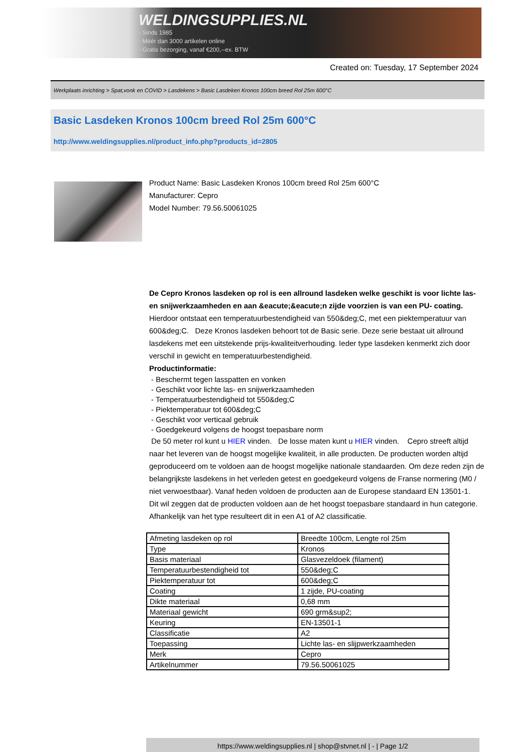WELDINGSUPPLIES.NL
- Sinds 1985
- Méér dan 3000 artikelen online
- Gratis bezorging, vanaf €200,--ex. BTW
Created on: Tuesday, 17 September 2024
Werkplaats inrichting > Spat,vonk en COVID > Lasdekens > Basic Lasdeken Kronos 100cm breed Rol 25m 600°C
Basic Lasdeken Kronos 100cm breed Rol 25m 600°C
http://www.weldingsupplies.nl/product_info.php?products_id=2805
Product Name: Basic Lasdeken Kronos 100cm breed Rol 25m 600°C
Manufacturer: Cepro
Model Number: 79.56.50061025
De Cepro Kronos lasdeken op rol is een allround lasdeken welke geschikt is voor lichte las- en snijwerkzaamheden en aan &eacute;&eacute;n zijde voorzien is van een PU- coating. Hierdoor ontstaat een temperatuurbestendigheid van 550&deg;C, met een piektemperatuur van 600&deg;C. Deze Kronos lasdeken behoort tot de Basic serie. Deze serie bestaat uit allround lasdekens met een uitstekende prijs-kwaliteitverhouding. Ieder type lasdeken kenmerkt zich door verschil in gewicht en temperatuurbestendigheid.
Productinformatie:
- Beschermt tegen lasspatten en vonken
- Geschikt voor lichte las- en snijwerkzaamheden
- Temperatuurbestendigheid tot 550&deg;C
- Piektemperatuur tot 600&deg;C
- Geschikt voor verticaal gebruik
- Goedgekeurd volgens de hoogst toepasbare norm
De 50 meter rol kunt u HIER vinden. De losse maten kunt u HIER vinden. Cepro streeft altijd naar het leveren van de hoogst mogelijke kwaliteit, in alle producten. De producten worden altijd geproduceerd om te voldoen aan de hoogst mogelijke nationale standaarden. Om deze reden zijn de belangrijkste lasdekens in het verleden getest en goedgekeurd volgens de Franse normering (M0 / niet verwoestbaar). Vanaf heden voldoen de producten aan de Europese standaard EN 13501-1. Dit wil zeggen dat de producten voldoen aan de het hoogst toepasbare standaard in hun categorie. Afhankelijk van het type resulteert dit in een A1 of A2 classificatie.
| Afmeting lasdeken op rol | Breedte 100cm, Lengte rol 25m |
| Type | Kronos |
| Basis materiaal | Glasvezeldoek (filament) |
| Temperatuurbestendigheid tot | 550&deg;C |
| Piektemperatuur tot | 600&deg;C |
| Coating | 1 zijde, PU-coating |
| Dikte materiaal | 0,68 mm |
| Materiaal gewicht | 690 grm&sup2; |
| Keuring | EN-13501-1 |
| Classificatie | A2 |
| Toepassing | Lichte las- en slijpwerkzaamheden |
| Merk | Cepro |
| Artikelnummer | 79.56.50061025 |
https://www.weldingsupplies.nl | shop@stvnet.nl | - | Page 1/2